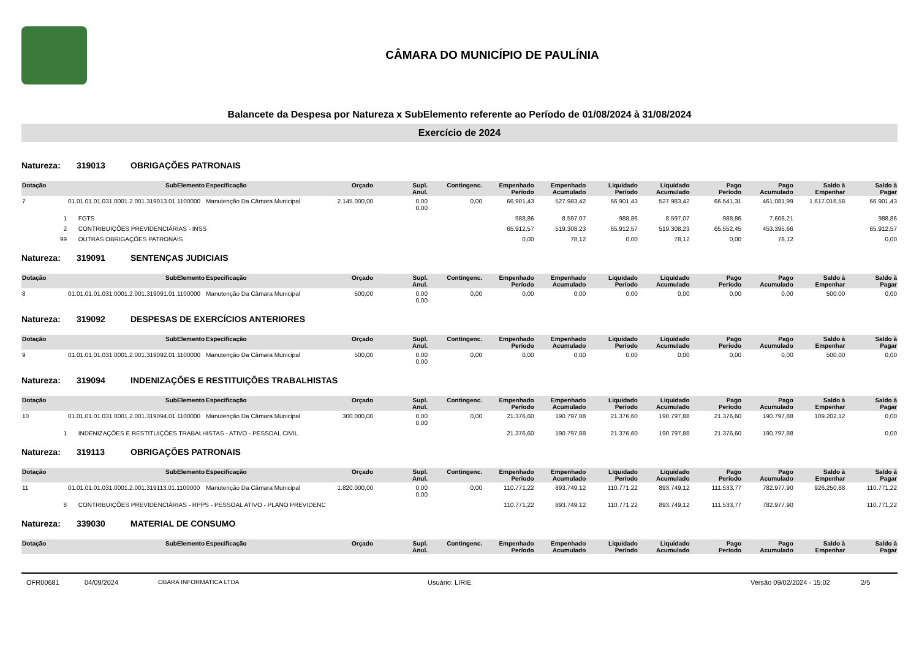CÂMARA DO MUNICÍPIO DE PAULÍNIA
Balancete da Despesa por Natureza x SubElemento referente ao Período de 01/08/2024 à 31/08/2024
Exercício de 2024
Natureza: 319013 OBRIGAÇÕES PATRONAIS
| Dotação | SubElemento | Especificação | Orçado | Supl. Anul. | Contingenc. | Empenhado Período | Empenhado Acumulado | Liquidado Período | Liquidado Acumulado | Pago Período | Pago Acumulado | Saldo à Empenhar | Saldo à Pagar |
| --- | --- | --- | --- | --- | --- | --- | --- | --- | --- | --- | --- | --- | --- |
| 7 | 01.01.01.01.031.0001.2.001.319013.01.1100000 | Manutenção Da Câmara Municipal | 2.145.000,00 | 0,00 0,00 | 0,00 | 66.901,43 | 527.983,42 | 66.901,43 | 527.983,42 | 66.541,31 | 461.081,99 | 1.617.016,58 | 66.901,43 |
| 1 | FGTS | | | | | 988,86 | 8.597,07 | 988,86 | 8.597,07 | 988,86 | 7.608,21 | | 988,86 |
| 2 | CONTRIBUIÇÕES PREVIDENCIÁRIAS - INSS | | | | | 65.912,57 | 519.308,23 | 65.912,57 | 519.308,23 | 65.552,45 | 453.395,66 | | 65.912,57 |
| 99 | OUTRAS OBRIGAÇÕES PATRONAIS | | | | | 0,00 | 78,12 | 0,00 | 78,12 | 0,00 | 78,12 | | 0,00 |
Natureza: 319091 SENTENÇAS JUDICIAIS
| Dotação | SubElemento | Especificação | Orçado | Supl. Anul. | Contingenc. | Empenhado Período | Empenhado Acumulado | Liquidado Período | Liquidado Acumulado | Pago Período | Pago Acumulado | Saldo à Empenhar | Saldo à Pagar |
| --- | --- | --- | --- | --- | --- | --- | --- | --- | --- | --- | --- | --- | --- |
| 8 | 01.01.01.01.031.0001.2.001.319091.01.1100000 | Manutenção Da Câmara Municipal | 500,00 | 0,00 0,00 | 0,00 | 0,00 | 0,00 | 0,00 | 0,00 | 0,00 | 0,00 | 500,00 | 0,00 |
Natureza: 319092 DESPESAS DE EXERCÍCIOS ANTERIORES
| Dotação | SubElemento | Especificação | Orçado | Supl. Anul. | Contingenc. | Empenhado Período | Empenhado Acumulado | Liquidado Período | Liquidado Acumulado | Pago Período | Pago Acumulado | Saldo à Empenhar | Saldo à Pagar |
| --- | --- | --- | --- | --- | --- | --- | --- | --- | --- | --- | --- | --- | --- |
| 9 | 01.01.01.01.031.0001.2.001.319092.01.1100000 | Manutenção Da Câmara Municipal | 500,00 | 0,00 0,00 | 0,00 | 0,00 | 0,00 | 0,00 | 0,00 | 0,00 | 0,00 | 500,00 | 0,00 |
Natureza: 319094 INDENIZAÇÕES E RESTITUIÇÕES TRABALHISTAS
| Dotação | SubElemento | Especificação | Orçado | Supl. Anul. | Contingenc. | Empenhado Período | Empenhado Acumulado | Liquidado Período | Liquidado Acumulado | Pago Período | Pago Acumulado | Saldo à Empenhar | Saldo à Pagar |
| --- | --- | --- | --- | --- | --- | --- | --- | --- | --- | --- | --- | --- | --- |
| 10 | 01.01.01.01.031.0001.2.001.319094.01.1100000 | Manutenção Da Câmara Municipal | 300.000,00 | 0,00 0,00 | 0,00 | 21.376,60 | 190.797,88 | 21.376,60 | 190.797,88 | 21.376,60 | 190.797,88 | 109.202,12 | 0,00 |
| 1 | INDENIZAÇÕES E RESTITUIÇÕES TRABALHISTAS - ATIVO - PESSOAL CIVIL | | | | | 21.376,60 | 190.797,88 | 21.376,60 | 190.797,88 | 21.376,60 | 190.797,88 | | 0,00 |
Natureza: 319113 OBRIGAÇÕES PATRONAIS
| Dotação | SubElemento | Especificação | Orçado | Supl. Anul. | Contingenc. | Empenhado Período | Empenhado Acumulado | Liquidado Período | Liquidado Acumulado | Pago Período | Pago Acumulado | Saldo à Empenhar | Saldo à Pagar |
| --- | --- | --- | --- | --- | --- | --- | --- | --- | --- | --- | --- | --- | --- |
| 11 | 01.01.01.01.031.0001.2.001.319113.01.1100000 | Manutenção Da Câmara Municipal | 1.820.000,00 | 0,00 0,00 | 0,00 | 110.771,22 | 893.749,12 | 110.771,22 | 893.749,12 | 111.533,77 | 782.977,90 | 926.250,88 | 110.771,22 |
| 8 | CONTRIBUIÇÕES PREVIDENCIÁRIAS - RPPS - PESSOAL ATIVO - PLANO PREVIDENC | | | | | 110.771,22 | 893.749,12 | 110.771,22 | 893.749,12 | 111.533,77 | 782.977,90 | | 110.771,22 |
Natureza: 339030 MATERIAL DE CONSUMO
| Dotação | SubElemento | Especificação | Orçado | Supl. Anul. | Contingenc. | Empenhado Período | Empenhado Acumulado | Liquidado Período | Liquidado Acumulado | Pago Período | Pago Acumulado | Saldo à Empenhar | Saldo à Pagar |
| --- | --- | --- | --- | --- | --- | --- | --- | --- | --- | --- | --- | --- | --- |
OFR00681 04/09/2024 OBARA INFORMATICA LTDA Usuário: LIRIE Versão 09/02/2024 - 15:02 2/5